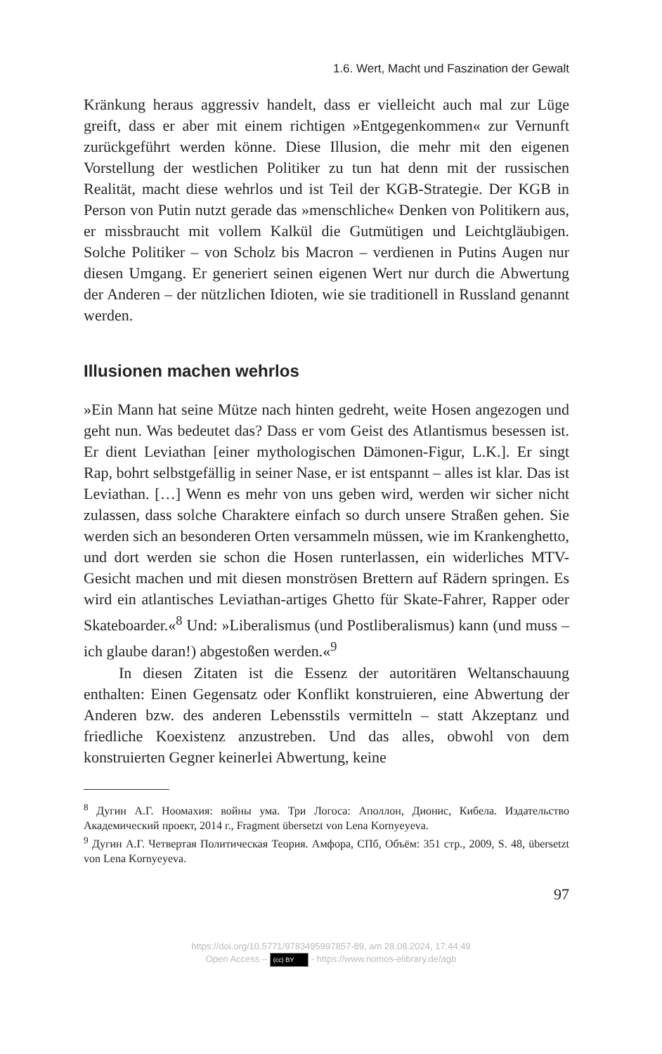1.6. Wert, Macht und Faszination der Gewalt
Kränkung heraus aggressiv handelt, dass er vielleicht auch mal zur Lüge greift, dass er aber mit einem richtigen »Entgegenkommen« zur Vernunft zurückgeführt werden könne. Diese Illusion, die mehr mit den eigenen Vorstellung der westlichen Politiker zu tun hat denn mit der russischen Realität, macht diese wehrlos und ist Teil der KGB-Strategie. Der KGB in Person von Putin nutzt gerade das »menschliche« Denken von Politikern aus, er missbraucht mit vollem Kalkül die Gutmütigen und Leichtgläubigen. Solche Politiker – von Scholz bis Macron – verdienen in Putins Augen nur diesen Umgang. Er generiert seinen eigenen Wert nur durch die Abwertung der Anderen – der nützlichen Idioten, wie sie traditionell in Russland genannt werden.
Illusionen machen wehrlos
»Ein Mann hat seine Mütze nach hinten gedreht, weite Hosen angezogen und geht nun. Was bedeutet das? Dass er vom Geist des Atlantismus besessen ist. Er dient Leviathan [einer mythologischen Dämonen-Figur, L.K.]. Er singt Rap, bohrt selbstgefällig in seiner Nase, er ist entspannt – alles ist klar. Das ist Leviathan. […] Wenn es mehr von uns geben wird, werden wir sicher nicht zulassen, dass solche Charaktere einfach so durch unsere Straßen gehen. Sie werden sich an besonderen Orten versammeln müssen, wie im Krankenghetto, und dort werden sie schon die Hosen runterlassen, ein widerliches MTV-Gesicht machen und mit diesen monströsen Brettern auf Rädern springen. Es wird ein atlantisches Leviathan-artiges Ghetto für Skate-Fahrer, Rapper oder Skateboarder.«<sup>8</sup> Und: »Liberalismus (und Postliberalismus) kann (und muss – ich glaube daran!) abgestoßen werden.«<sup>9</sup>
In diesen Zitaten ist die Essenz der autoritären Weltanschauung enthalten: Einen Gegensatz oder Konflikt konstruieren, eine Abwertung der Anderen bzw. des anderen Lebensstils vermitteln – statt Akzeptanz und friedliche Koexistenz anzustreben. Und das alles, obwohl von dem konstruierten Gegner keinerlei Abwertung, keine
<sup>8</sup> Дугин А.Г. Ноомахия: войны ума. Три Логоса: Аполлон, Дионис, Кибела. Издательство Академический проект, 2014 г., Fragment übersetzt von Lena Kornyeyeva.
<sup>9</sup> Дугин А.Г. Четвертая Политическая Теория. Амфора, СПб, Объём: 351 стр., 2009, S. 48, übersetzt von Lena Kornyeyeva.
97
https://doi.org/10.5771/9783495997857-89, am 28.08.2024, 17:44:49
Open Access – (cc) BY - https://www.nomos-elibrary.de/agb